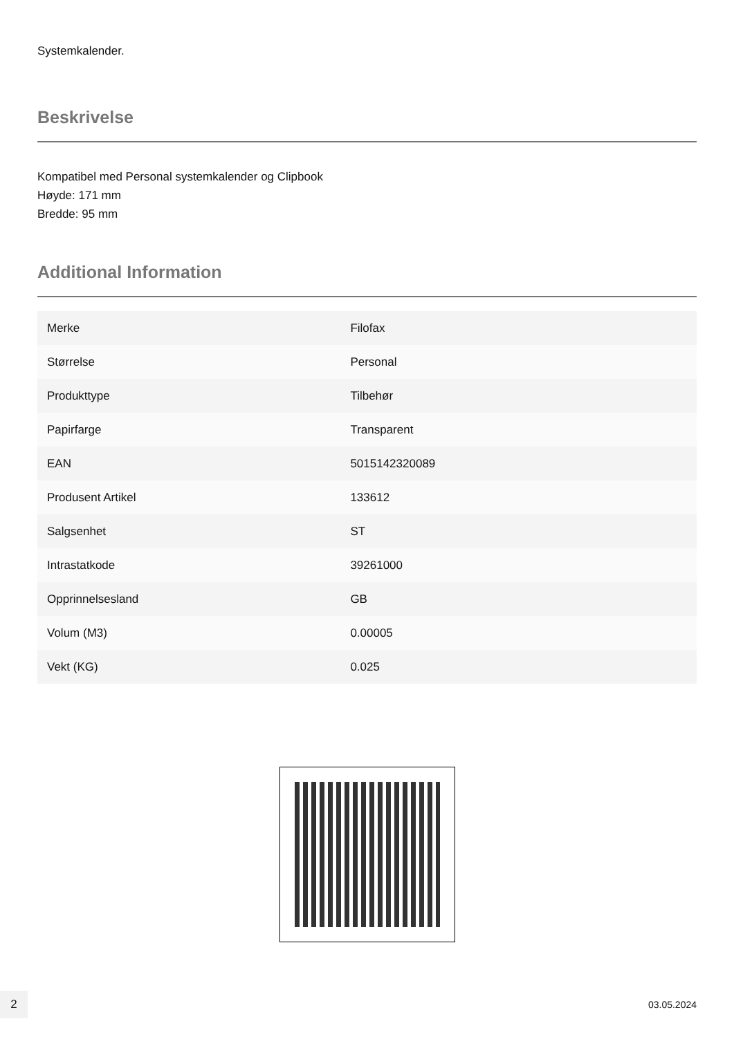Systemkalender.
Beskrivelse
Kompatibel med Personal systemkalender og Clipbook
Høyde: 171 mm
Bredde: 95 mm
Additional Information
| Merke | Filofax |
| Størrelse | Personal |
| Produkttype | Tilbehør |
| Papirfarge | Transparent |
| EAN | 5015142320089 |
| Produsent Artikel | 133612 |
| Salgsenhet | ST |
| Intrastatkode | 39261000 |
| Opprinnelsesland | GB |
| Volum (M3) | 0.00005 |
| Vekt (KG) | 0.025 |
2 03.05.2024